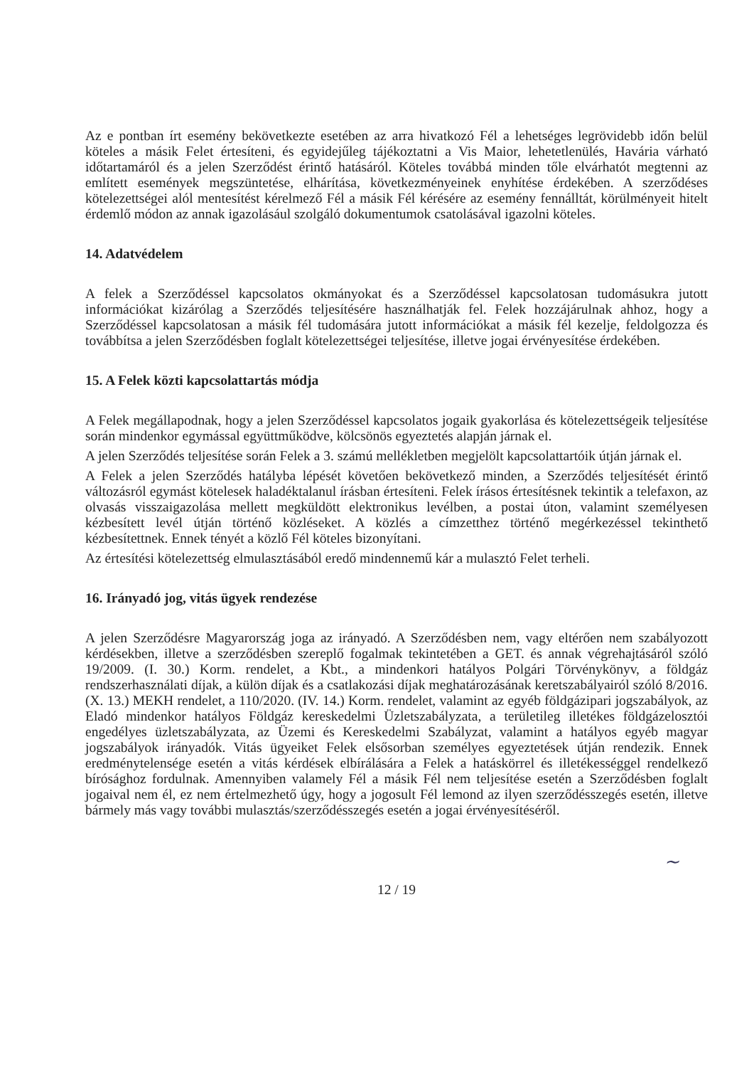Az e pontban írt esemény bekövetkezte esetében az arra hivatkozó Fél a lehetséges legrövidebb időn belül köteles a másik Felet értesíteni, és egyidejűleg tájékoztatni a Vis Maior, lehetetlenülés, Havária várható időtartamáról és a jelen Szerződést érintő hatásáról. Köteles továbbá minden tőle elvárhatót megtenni az említett események megszüntetése, elhárítása, következményeinek enyhítése érdekében. A szerződéses kötelezettségei alól mentesítést kérelmező Fél a másik Fél kérésére az esemény fennálltát, körülményeit hitelt érdemlő módon az annak igazolásául szolgáló dokumentumok csatolásával igazolni köteles.
14. Adatvédelem
A felek a Szerződéssel kapcsolatos okmányokat és a Szerződéssel kapcsolatosan tudomásukra jutott információkat kizárólag a Szerződés teljesítésére használhatják fel. Felek hozzájárulnak ahhoz, hogy a Szerződéssel kapcsolatosan a másik fél tudomására jutott információkat a másik fél kezelje, feldolgozza és továbbítsa a jelen Szerződésben foglalt kötelezettségei teljesítése, illetve jogai érvényesítése érdekében.
15. A Felek közti kapcsolattartás módja
A Felek megállapodnak, hogy a jelen Szerződéssel kapcsolatos jogaik gyakorlása és kötelezettségeik teljesítése során mindenkor egymással együttműködve, kölcsönös egyeztetés alapján járnak el.
A jelen Szerződés teljesítése során Felek a 3. számú mellékletben megjelölt kapcsolattartóik útján járnak el.
A Felek a jelen Szerződés hatályba lépését követően bekövetkező minden, a Szerződés teljesítését érintő változásról egymást kötelesek haladéktalanul írásban értesíteni. Felek írásos értesítésnek tekintik a telefaxon, az olvasás visszaigazolása mellett megküldött elektronikus levélben, a postai úton, valamint személyesen kézbesített levél útján történő közléseket. A közlés a címzetthez történő megérkezéssel tekinthető kézbesítettnek. Ennek tényét a közlő Fél köteles bizonyítani.
Az értesítési kötelezettség elmulasztásából eredő mindennemű kár a mulasztó Felet terheli.
16. Irányadó jog, vitás ügyek rendezése
A jelen Szerződésre Magyarország joga az irányadó. A Szerződésben nem, vagy eltérően nem szabályozott kérdésekben, illetve a szerződésben szereplő fogalmak tekintetében a GET. és annak végrehajtásáról szóló 19/2009. (I. 30.) Korm. rendelet, a Kbt., a mindenkori hatályos Polgári Törvénykönyv, a földgáz rendszerhasználati díjak, a külön díjak és a csatlakozási díjak meghatározásának keretszabályairól szóló 8/2016. (X. 13.) MEKH rendelet, a 110/2020. (IV. 14.) Korm. rendelet, valamint az egyéb földgázipari jogszabályok, az Eladó mindenkor hatályos Földgáz kereskedelmi Üzletszabályzata, a területileg illetékes földgázelosztói engedélyes üzletszabályzata, az Üzemi és Kereskedelmi Szabályzat, valamint a hatályos egyéb magyar jogszabályok irányadók. Vitás ügyeiket Felek elsősorban személyes egyeztetések útján rendezik. Ennek eredménytelensége esetén a vitás kérdések elbírálására a Felek a hatáskörrel és illetékességgel rendelkező bírósághoz fordulnak. Amennyiben valamely Fél a másik Fél nem teljesítése esetén a Szerződésben foglalt jogaival nem él, ez nem értelmezhető úgy, hogy a jogosult Fél lemond az ilyen szerződésszegés esetén, illetve bármely más vagy további mulasztás/szerződésszegés esetén a jogai érvényesítéséről.
~
12 / 19